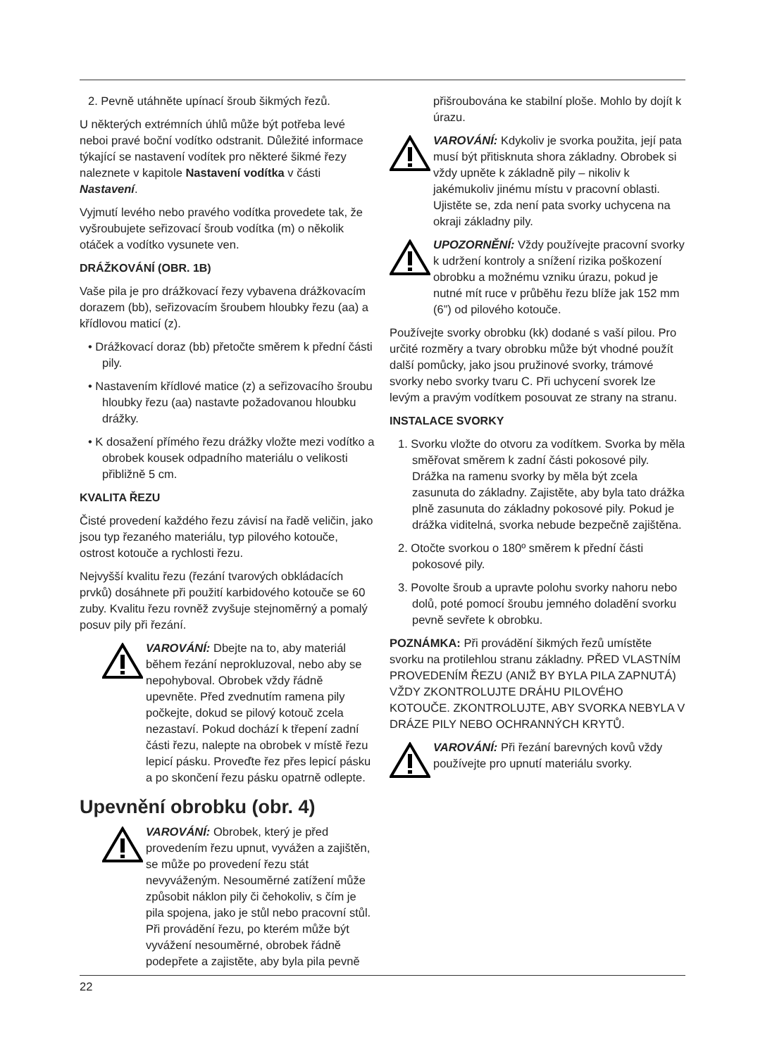2. Pevně utáhněte upínací šroub šikmých řezů.
U některých extrémních úhlů může být potřeba levé neboi pravé boční vodítko odstranit. Důležité informace týkající se nastavení vodítek pro některé šikmé řezy naleznete v kapitole Nastavení vodítka v části Nastavení.
Vyjmutí levého nebo pravého vodítka provedete tak, že vyšroubujete seřizovací šroub vodítka (m) o několik otáček a vodítko vysunete ven.
DRÁŽKOVÁNÍ (OBR. 1B)
Vaše pila je pro drážkovací řezy vybavena drážkovacím dorazem (bb), seřizovacím šroubem hloubky řezu (aa) a křídlovou maticí (z).
• Drážkovací doraz (bb) přetočte směrem k přední části pily.
• Nastavením křídlové matice (z) a seřizovacího šroubu hloubky řezu (aa) nastavte požadovanou hloubku drážky.
• K dosažení přímého řezu drážky vložte mezi vodítko a obrobek kousek odpadního materiálu o velikosti přibližně 5 cm.
KVALITA ŘEZU
Čisté provedení každého řezu závisí na řadě veličin, jako jsou typ řezaného materiálu, typ pilového kotouče, ostrost kotouče a rychlosti řezu.
Nejvyšší kvalitu řezu (řezání tvarových obkládacích prvků) dosáhnete při použití karbidového kotouče se 60 zuby. Kvalitu řezu rovněž zvyšuje stejnoměrný a pomalý posuv pily při řezání.
VAROVÁNÍ: Dbejte na to, aby materiál během řezání neprokluzoval, nebo aby se nepohyboval. Obrobek vždy řádně upevněte. Před zvednutím ramena pily počkejte, dokud se pilový kotouč zcela nezastaví. Pokud dochází k třepení zadní části řezu, nalepte na obrobek v místě řezu lepicí pásku. Proveďte řez přes lepicí pásku a po skončení řezu pásku opatrně odlepte.
Upevnění obrobku (obr. 4)
VAROVÁNÍ: Obrobek, který je před provedením řezu upnut, vyvážen a zajištěn, se může po provedení řezu stát nevyváženým. Nesouměrné zatížení může způsobit náklon pily či čehokoliv, s čím je pila spojena, jako je stůl nebo pracovní stůl. Při provádění řezu, po kterém může být vyvážení nesouměrné, obrobek řádně podepřete a zajistěte, aby byla pila pevně
přišroubována ke stabilní ploše. Mohlo by dojít k úrazu.
VAROVÁNÍ: Kdykoliv je svorka použita, její pata musí být přitisknuta shora základny. Obrobek si vždy upněte k základně pily – nikoliv k jakémukoliv jinému místu v pracovní oblasti. Ujistěte se, zda není pata svorky uchycena na okraji základny pily.
UPOZORNĚNÍ: Vždy používejte pracovní svorky k udržení kontroly a snížení rizika poškození obrobku a možnému vzniku úrazu, pokud je nutné mít ruce v průběhu řezu blíže jak 152 mm (6”) od pilového kotouče.
Používejte svorky obrobku (kk) dodané s vaší pilou. Pro určité rozměry a tvary obrobku může být vhodné použít další pomůcky, jako jsou pružinové svorky, trámové svorky nebo svorky tvaru C. Při uchycení svorek lze levým a pravým vodítkem posouvat ze strany na stranu.
INSTALACE SVORKY
1. Svorku vložte do otvoru za vodítkem. Svorka by měla směřovat směrem k zadní části pokosové pily. Drážka na ramenu svorky by měla být zcela zasunuta do základny. Zajistěte, aby byla tato drážka plně zasunuta do základny pokosové pily. Pokud je drážka viditelná, svorka nebude bezpečně zajištěna.
2. Otočte svorkou o 180º směrem k přední části pokosové pily.
3. Povolte šroub a upravte polohu svorky nahoru nebo dolů, poté pomocí šroubu jemného doladění svorku pevně sevřete k obrobku.
POZNÁMKA: Při provádění šikmých řezů umístěte svorku na protilehlou stranu základny. PŘED VLASTNÍM PROVEDENÍM ŘEZU (ANIŽ BY BYLA PILA ZAPNUTÁ) VŽDY ZKONTROLUJTE DRÁHU PILOVÉHO KOTOUČE. ZKONTROLUJTE, ABY SVORKA NEBYLA V DRÁZE PILY NEBO OCHRANNÝCH KRYTŮ.
VAROVÁNÍ: Při řezání barevných kovů vždy používejte pro upnutí materiálu svorky.
22